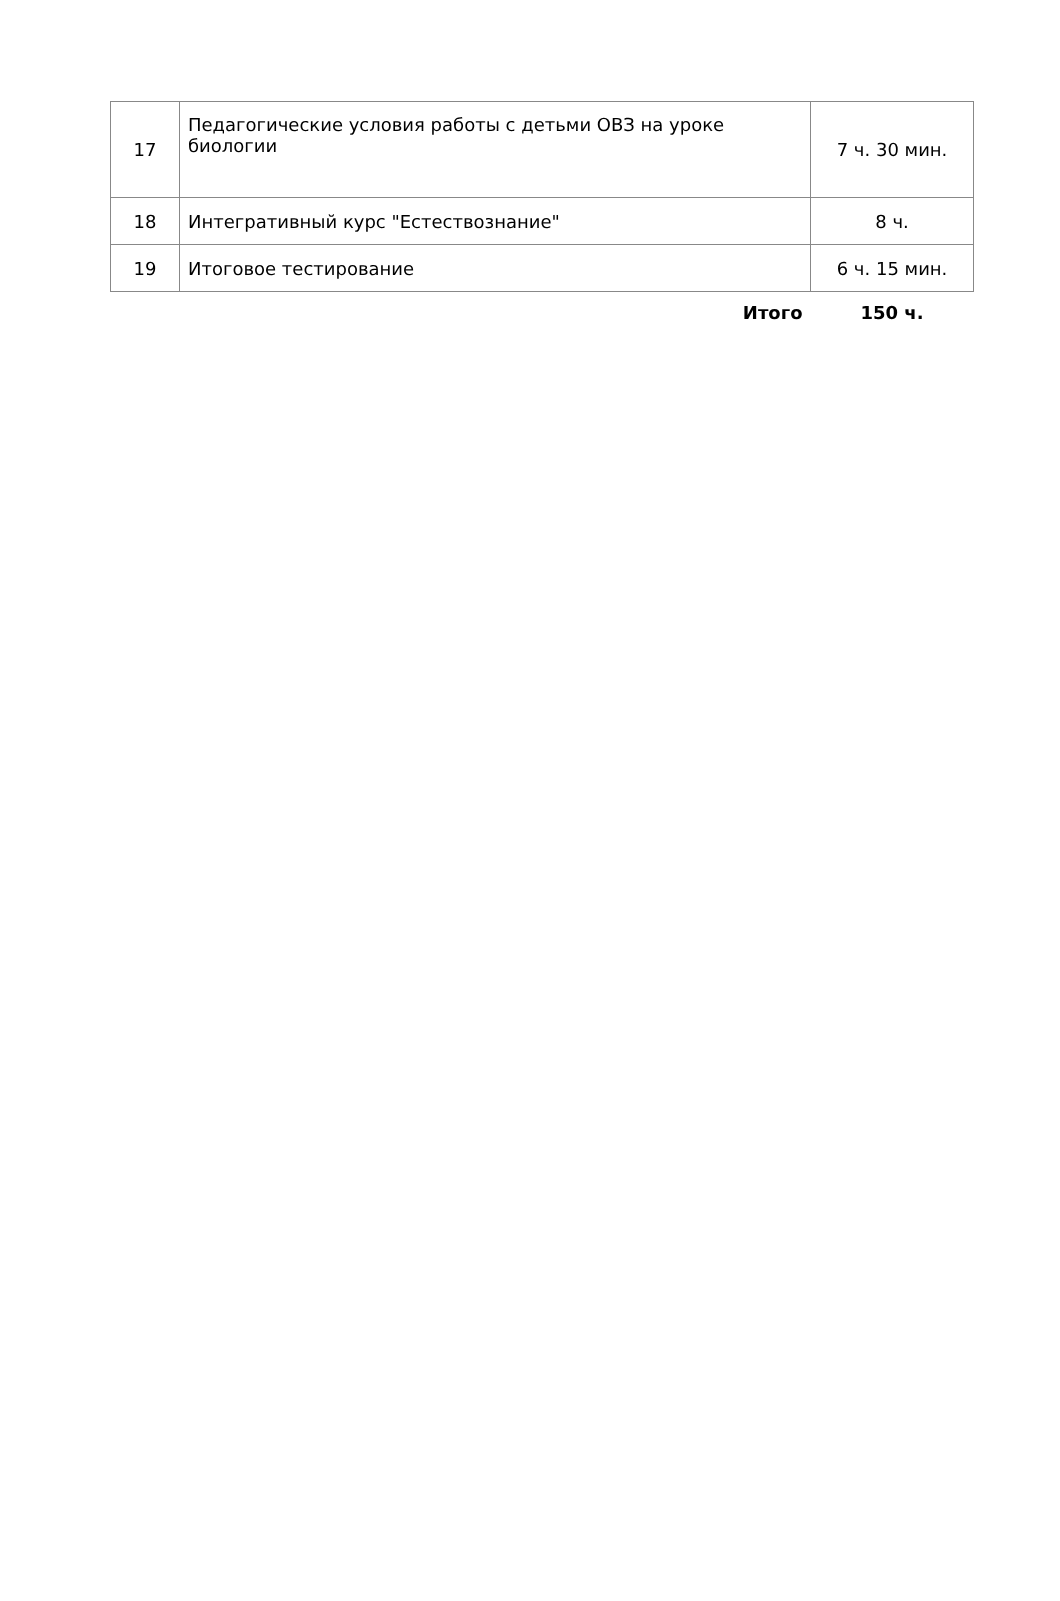| 17 | Педагогические условия работы с детьми ОВЗ на уроке биологии | 7 ч. 30 мин. |
| 18 | Интегративный курс "Естествознание" | 8 ч. |
| 19 | Итоговое тестирование | 6 ч. 15 мин. |
| | Итого | 150 ч. |